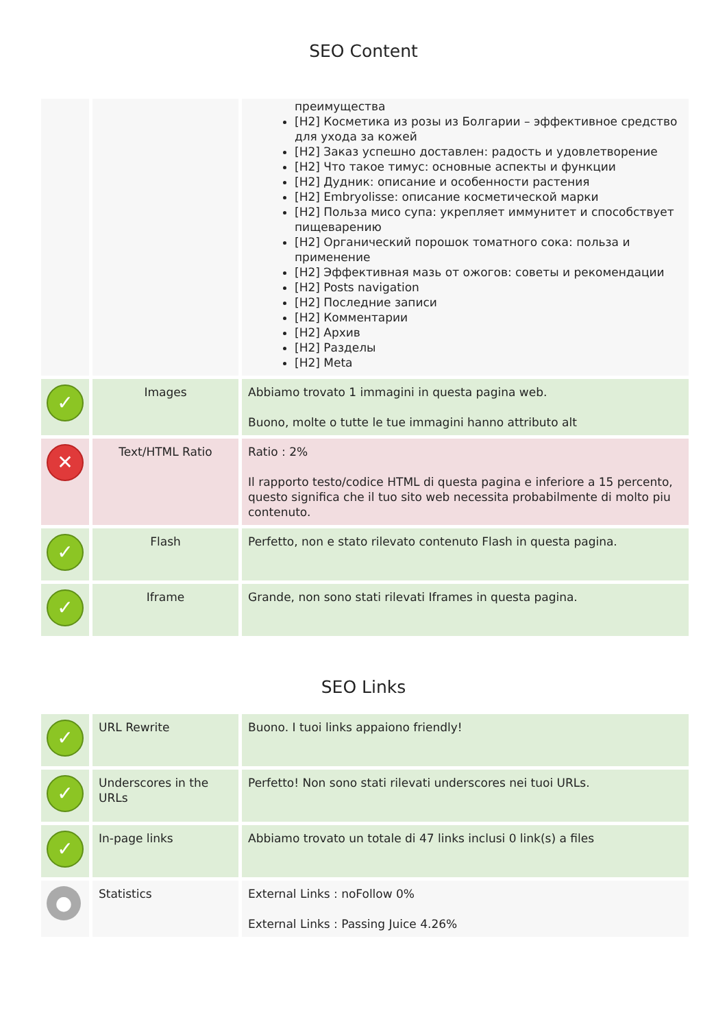SEO Content
| | | преимущества [H2] Косметика из розы из Болгарии – эффективное средство для ухода за кожей [H2] Заказ успешно доставлен: радость и удовлетворение [H2] Что такое тимус: основные аспекты и функции [H2] Дудник: описание и особенности растения [H2] Embryolisse: описание косметической марки [H2] Польза мисо супа: укрепляет иммунитет и способствует пищеварению [H2] Органический порошок томатного сока: польза и применение [H2] Эффективная мазь от ожогов: советы и рекомендации [H2] Posts navigation [H2] Последние записи [H2] Комментарии [H2] Архив [H2] Разделы [H2] Meta |
| ✓ | Images | Abbiamo trovato 1 immagini in questa pagina web. Buono, molte o tutte le tue immagini hanno attributo alt |
| ✕ | Text/HTML Ratio | Ratio : 2% Il rapporto testo/codice HTML di questa pagina e inferiore a 15 percento, questo significa che il tuo sito web necessita probabilmente di molto piu contenuto. |
| ✓ | Flash | Perfetto, non e stato rilevato contenuto Flash in questa pagina. |
| ✓ | Iframe | Grande, non sono stati rilevati Iframes in questa pagina. |
SEO Links
| ✓ | URL Rewrite | Buono. I tuoi links appaiono friendly! |
| ✓ | Underscores in the URLs | Perfetto! Non sono stati rilevati underscores nei tuoi URLs. |
| ✓ | In-page links | Abbiamo trovato un totale di 47 links inclusi 0 link(s) a files |
| ● | Statistics | External Links : noFollow 0% External Links : Passing Juice 4.26% |